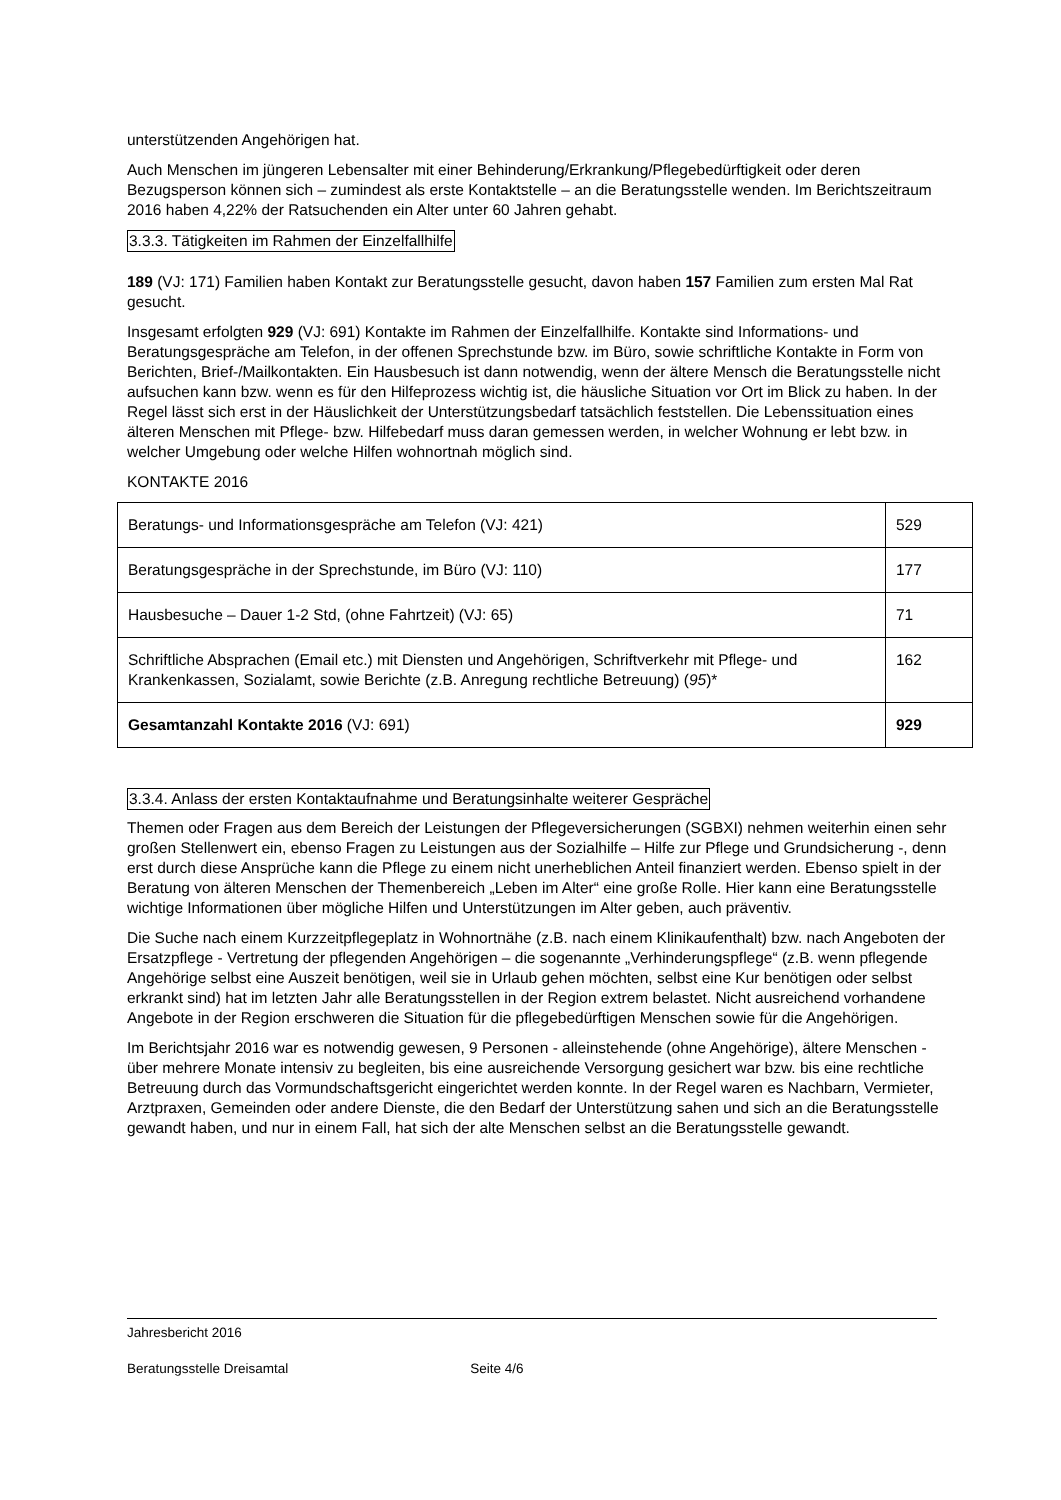unterstützenden Angehörigen hat.
Auch Menschen im jüngeren Lebensalter mit einer Behinderung/Erkrankung/Pflegebedürftigkeit oder deren Bezugsperson können sich – zumindest als erste Kontaktstelle – an die Beratungsstelle wenden. Im Berichtszeitraum 2016 haben 4,22% der Ratsuchenden ein Alter unter 60 Jahren gehabt.
3.3.3. Tätigkeiten im Rahmen der Einzelfallhilfe
189 (VJ: 171) Familien haben Kontakt zur Beratungsstelle gesucht, davon haben 157 Familien zum ersten Mal Rat gesucht.
Insgesamt erfolgten 929 (VJ: 691) Kontakte im Rahmen der Einzelfallhilfe. Kontakte sind Informations- und Beratungsgespräche am Telefon, in der offenen Sprechstunde bzw. im Büro, sowie schriftliche Kontakte in Form von Berichten, Brief-/Mailkontakten. Ein Hausbesuch ist dann notwendig, wenn der ältere Mensch die Beratungsstelle nicht aufsuchen kann bzw. wenn es für den Hilfeprozess wichtig ist, die häusliche Situation vor Ort im Blick zu haben. In der Regel lässt sich erst in der Häuslichkeit der Unterstützungsbedarf tatsächlich feststellen. Die Lebenssituation eines älteren Menschen mit Pflege- bzw. Hilfebedarf muss daran gemessen werden, in welcher Wohnung er lebt bzw. in welcher Umgebung oder welche Hilfen wohnortnah möglich sind.
KONTAKTE 2016
| Beratungs- und Informationsgespräche am Telefon (VJ: 421) | 529 |
| Beratungsgespräche in der Sprechstunde, im Büro (VJ: 110) | 177 |
| Hausbesuche – Dauer 1-2 Std, (ohne Fahrtzeit) (VJ: 65) | 71 |
| Schriftliche Absprachen (Email etc.) mit Diensten und Angehörigen, Schriftverkehr mit Pflege- und Krankenkassen, Sozialamt, sowie Berichte (z.B. Anregung rechtliche Betreuung) ( 95 )* | 162 |
| Gesamtanzahl Kontakte 2016 (VJ: 691) | 929 |
3.3.4. Anlass der ersten Kontaktaufnahme und Beratungsinhalte weiterer Gespräche
Themen oder Fragen aus dem Bereich der Leistungen der Pflegeversicherungen (SGBXI) nehmen weiterhin einen sehr großen Stellenwert ein, ebenso Fragen zu Leistungen aus der Sozialhilfe – Hilfe zur Pflege und Grundsicherung -, denn erst durch diese Ansprüche kann die Pflege zu einem nicht unerheblichen Anteil finanziert werden. Ebenso spielt in der Beratung von älteren Menschen der Themenbereich „Leben im Alter“ eine große Rolle. Hier kann eine Beratungsstelle wichtige Informationen über mögliche Hilfen und Unterstützungen im Alter geben, auch präventiv.
Die Suche nach einem Kurzzeitpflegeplatz in Wohnortnähe (z.B. nach einem Klinikaufenthalt) bzw. nach Angeboten der Ersatzpflege - Vertretung der pflegenden Angehörigen – die sogenannte „Verhinderungspflege“ (z.B. wenn pflegende Angehörige selbst eine Auszeit benötigen, weil sie in Urlaub gehen möchten, selbst eine Kur benötigen oder selbst erkrankt sind) hat im letzten Jahr alle Beratungsstellen in der Region extrem belastet. Nicht ausreichend vorhandene Angebote in der Region erschweren die Situation für die pflegebedürftigen Menschen sowie für die Angehörigen.
Im Berichtsjahr 2016 war es notwendig gewesen, 9 Personen - alleinstehende (ohne Angehörige), ältere Menschen - über mehrere Monate intensiv zu begleiten, bis eine ausreichende Versorgung gesichert war bzw. bis eine rechtliche Betreuung durch das Vormundschaftsgericht eingerichtet werden konnte. In der Regel waren es Nachbarn, Vermieter, Arztpraxen, Gemeinden oder andere Dienste, die den Bedarf der Unterstützung sahen und sich an die Beratungsstelle gewandt haben, und nur in einem Fall, hat sich der alte Menschen selbst an die Beratungsstelle gewandt.
Jahresbericht 2016
Beratungsstelle Dreisamtal Seite 4/6